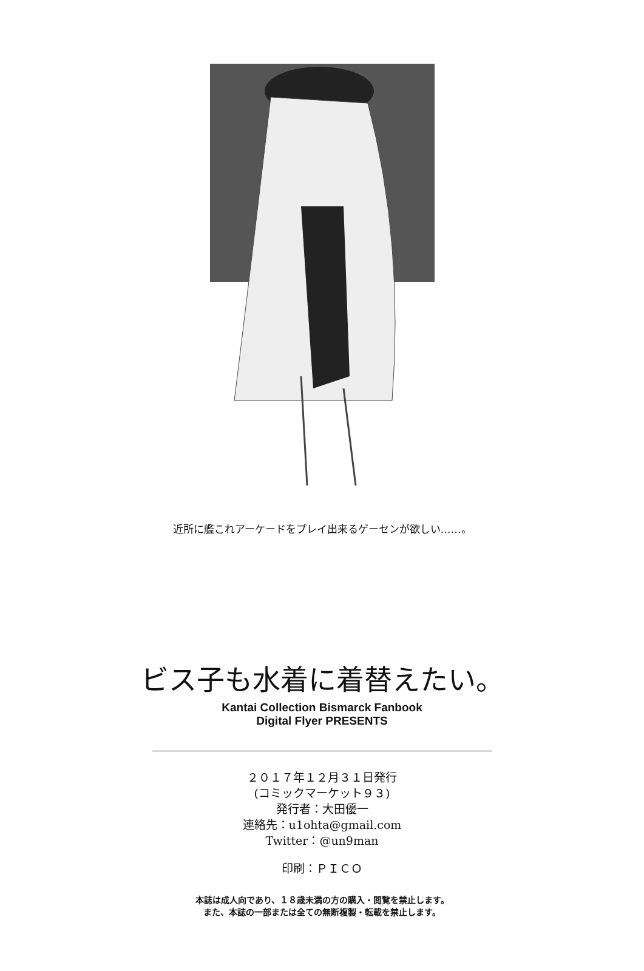近所に艦これアーケードをプレイ出来るゲーセンが欲しい……。
ビス子も水着に着替えたい。
Kantai Collection Bismarck Fanbook
Digital Flyer PRESENTS
２０１７年１２月３１日発行
(コミックマーケット９３)
発行者：大田優一
連絡先：u1ohta@gmail.com
Twitter：@un9man
印刷：ＰＩＣＯ
本誌は成人向であり、１８歳未満の方の購入・閲覧を禁止します。
また、本誌の一部または全ての無断複製・転載を禁止します。